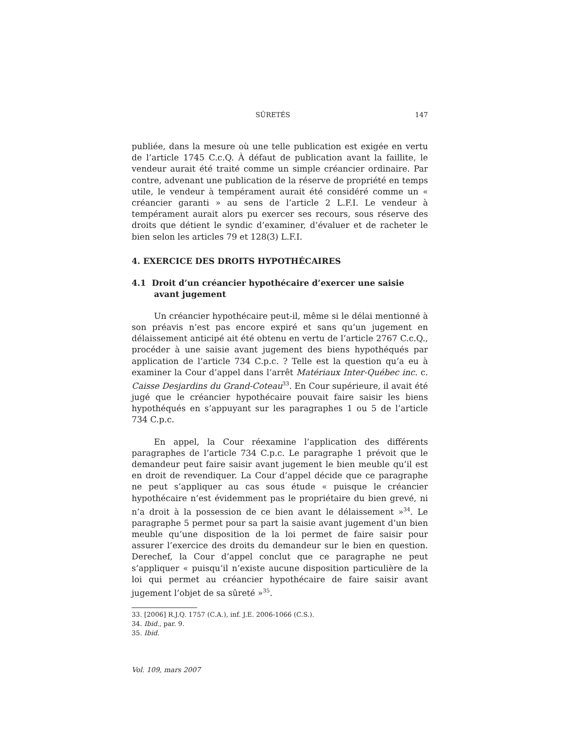SÛRETÉS 147
publiée, dans la mesure où une telle publication est exigée en vertu de l’article 1745 C.c.Q. À défaut de publication avant la faillite, le vendeur aurait été traité comme un simple créancier ordinaire. Par contre, advenant une publication de la réserve de propriété en temps utile, le vendeur à tempérament aurait été considéré comme un « créancier garanti » au sens de l’article 2 L.F.I. Le vendeur à tempérament aurait alors pu exercer ses recours, sous réserve des droits que détient le syndic d’examiner, d’évaluer et de racheter le bien selon les articles 79 et 128(3) L.F.I.
4. EXERCICE DES DROITS HYPOTHÉCAIRES
4.1 Droit d’un créancier hypothécaire d’exercer une saisie avant jugement
Un créancier hypothécaire peut-il, même si le délai mentionné à son préavis n’est pas encore expiré et sans qu’un jugement en délaissement anticipé ait été obtenu en vertu de l’article 2767 C.c.Q., procéder à une saisie avant jugement des biens hypothéqués par application de l’article 734 C.p.c. ? Telle est la question qu’a eu à examiner la Cour d’appel dans l’arrêt Matériaux Inter-Québec inc. c. Caisse Desjardins du Grand-Coteau<sup>33</sup>. En Cour supérieure, il avait été jugé que le créancier hypothécaire pouvait faire saisir les biens hypothéqués en s’appuyant sur les paragraphes 1 ou 5 de l’article 734 C.p.c.
En appel, la Cour réexamine l’application des différents paragraphes de l’article 734 C.p.c. Le paragraphe 1 prévoit que le demandeur peut faire saisir avant jugement le bien meuble qu’il est en droit de revendiquer. La Cour d’appel décide que ce paragraphe ne peut s’appliquer au cas sous étude « puisque le créancier hypothécaire n’est évidemment pas le propriétaire du bien grevé, ni n’a droit à la possession de ce bien avant le délaissement »<sup>34</sup>. Le paragraphe 5 permet pour sa part la saisie avant jugement d’un bien meuble qu’une disposition de la loi permet de faire saisir pour assurer l’exercice des droits du demandeur sur le bien en question. Derechef, la Cour d’appel conclut que ce paragraphe ne peut s’appliquer « puisqu’il n’existe aucune disposition particulière de la loi qui permet au créancier hypothécaire de faire saisir avant jugement l’objet de sa sûreté »<sup>35</sup>.
33. [2006] R.J.Q. 1757 (C.A.), inf. J.E. 2006-1066 (C.S.).
34. Ibid., par. 9.
35. Ibid.
Vol. 109, mars 2007